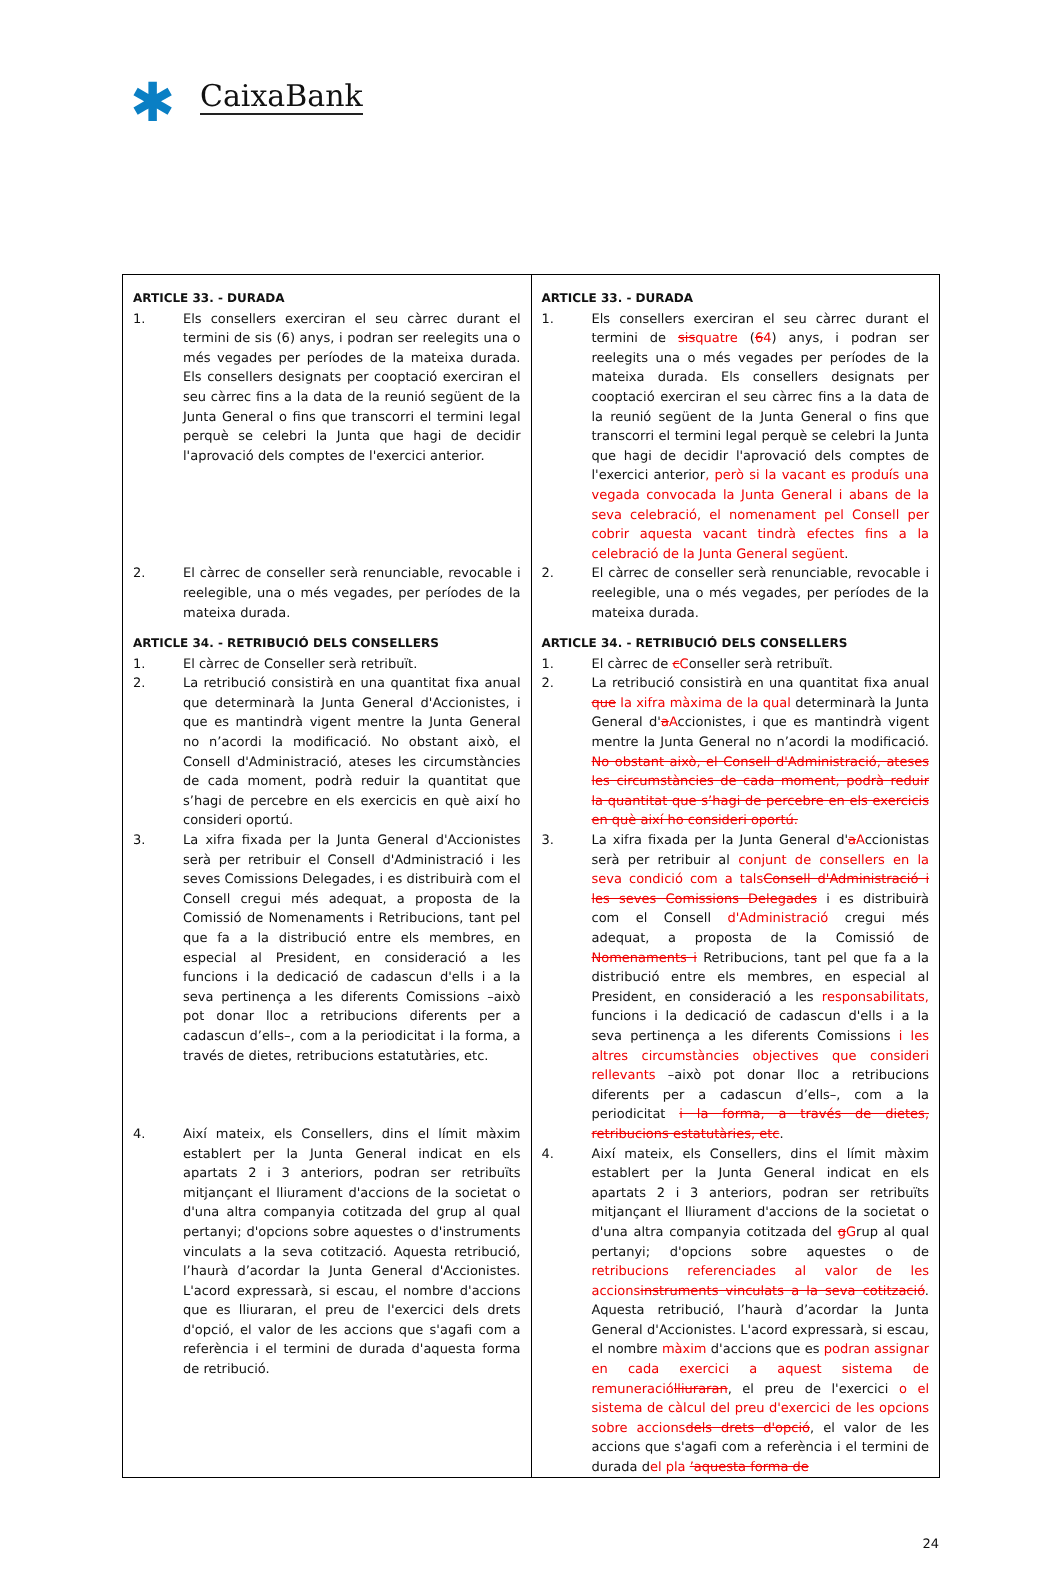✱
CaixaBank
| ARTICLE 33. - DURADA 1. Els consellers exerciran el seu càrrec durant el termini de sis (6) anys, i podran ser reelegits una o més vegades per períodes de la mateixa durada. Els consellers designats per cooptació exerciran el seu càrrec fins a la data de la reunió següent de la Junta General o fins que transcorri el termini legal perquè se celebri la Junta que hagi de decidir l'aprovació dels comptes de l'exercici anterior. 2. El càrrec de conseller serà renunciable, revocable i reelegible, una o més vegades, per períodes de la mateixa durada. ARTICLE 34. - RETRIBUCIÓ DELS CONSELLERS 1. El càrrec de Conseller serà retribuït. 2. La retribució consistirà en una quantitat fixa anual que determinarà la Junta General d'Accionistes, i que es mantindrà vigent mentre la Junta General no n’acordi la modificació. No obstant això, el Consell d'Administració, ateses les circumstàncies de cada moment, podrà reduir la quantitat que s’hagi de percebre en els exercicis en què així ho consideri oportú. 3. La xifra fixada per la Junta General d'Accionistes serà per retribuir el Consell d'Administració i les seves Comissions Delegades, i es distribuirà com el Consell cregui més adequat, a proposta de la Comissió de Nomenaments i Retribucions, tant pel que fa a la distribució entre els membres, en especial al President, en consideració a les funcions i la dedicació de cadascun d'ells i a la seva pertinença a les diferents Comissions –això pot donar lloc a retribucions diferents per a cadascun d’ells–, com a la periodicitat i la forma, a través de dietes, retribucions estatutàries, etc. 4. Així mateix, els Consellers, dins el límit màxim establert per la Junta General indicat en els apartats 2 i 3 anteriors, podran ser retribuïts mitjançant el lliurament d'accions de la societat o d'una altra companyia cotitzada del grup al qual pertanyi; d'opcions sobre aquestes o d'instruments vinculats a la seva cotització. Aquesta retribució, l’haurà d’acordar la Junta General d'Accionistes. L'acord expressarà, si escau, el nombre d'accions que es lliuraran, el preu de l'exercici dels drets d'opció, el valor de les accions que s'agafi com a referència i el termini de durada d'aquesta forma de retribució. | ARTICLE 33. - DURADA 1. Els consellers exerciran el seu càrrec durant el termini de sis quatre ( 6 4 ) anys, i podran ser reelegits una o més vegades per períodes de la mateixa durada. Els consellers designats per cooptació exerciran el seu càrrec fins a la data de la reunió següent de la Junta General o fins que transcorri el termini legal perquè se celebri la Junta que hagi de decidir l'aprovació dels comptes de l'exercici anterior , però si la vacant es produís una vegada convocada la Junta General i abans de la seva celebració, el nomenament pel Consell per cobrir aquesta vacant tindrà efectes fins a la celebració de la Junta General següent . 2. El càrrec de conseller serà renunciable, revocable i reelegible, una o més vegades, per períodes de la mateixa durada. ARTICLE 34. - RETRIBUCIÓ DELS CONSELLERS 1. El càrrec de c C onseller serà retribuït. 2. La retribució consistirà en una quantitat fixa anual que la xifra màxima de la qual determinarà la Junta General d' a A ccionistes, i que es mantindrà vigent mentre la Junta General no n’acordi la modificació. No obstant això, el Consell d'Administració, ateses les circumstàncies de cada moment, podrà reduir la quantitat que s’hagi de percebre en els exercicis en què així ho consideri oportú. 3. La xifra fixada per la Junta General d' a A ccionistas serà per retribuir al conjunt de consellers en la seva condició com a tals Consell d'Administració i les seves Comissions Delegades i es distribuirà com el Consell d'Administració cregui més adequat, a proposta de la Comissió de Nomenaments i Retribucions, tant pel que fa a la distribució entre els membres, en especial al President, en consideració a les responsabilitats, funcions i la dedicació de cadascun d'ells i a la seva pertinença a les diferents Comissions i les altres circumstàncies objectives que consideri rellevants –això pot donar lloc a retribucions diferents per a cadascun d’ells–, com a la periodicitat i la forma, a través de dietes, retribucions estatutàries, etc . 4. Així mateix, els Consellers, dins el límit màxim establert per la Junta General indicat en els apartats 2 i 3 anteriors, podran ser retribuïts mitjançant el lliurament d'accions de la societat o d'una altra companyia cotitzada del g G rup al qual pertanyi; d'opcions sobre aquestes o de retribucions referenciades al valor de les accions instruments vinculats a la seva cotització . Aquesta retribució, l’haurà d’acordar la Junta General d'Accionistes. L'acord expressarà, si escau, el nombre màxim d'accions que es podran assignar en cada exercici a aquest sistema de remuneració lliuraran , el preu de l'exercici o el sistema de càlcul del preu d'exercici de les opcions sobre accions dels drets d'opció , el valor de les accions que s'agafi com a referència i el termini de durada d el pla ’aquesta forma de |
24